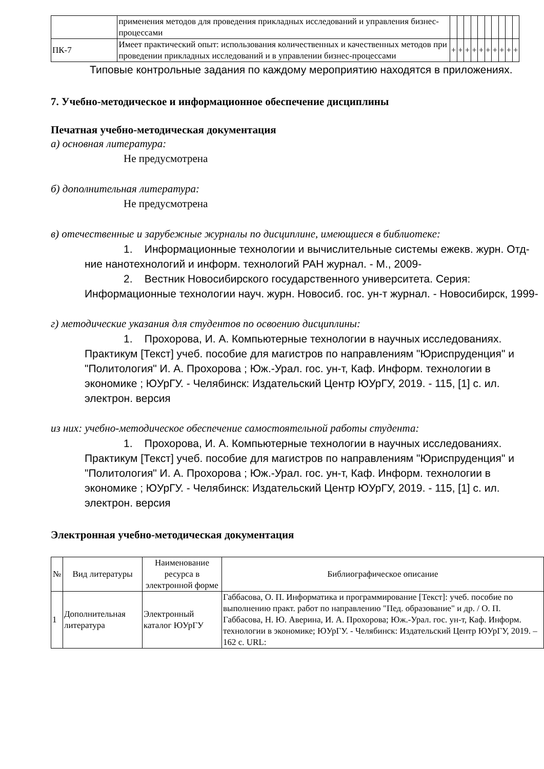| | применения методов для проведения прикладных исследований и управления бизнес-процессами | | | | | | | | | | |
| ПК-7 | Имеет практический опыт: использования количественных и качественных методов при проведении прикладных исследований и в управлении бизнес-процессами | + | + | + | + | + | + | + | + | + | + |
Типовые контрольные задания по каждому мероприятию находятся в приложениях.
7. Учебно-методическое и информационное обеспечение дисциплины
Печатная учебно-методическая документация
а) основная литература:
Не предусмотрена
б) дополнительная литература:
Не предусмотрена
в) отечественные и зарубежные журналы по дисциплине, имеющиеся в библиотеке:
1. Информационные технологии и вычислительные системы ежекв. журн. Отд-ние нанотехнологий и информ. технологий РАН журнал. - М., 2009-
2. Вестник Новосибирского государственного университета. Серия: Информационные технологии науч. журн. Новосиб. гос. ун-т журнал. - Новосибирск, 1999-
г) методические указания для студентов по освоению дисциплины:
1. Прохорова, И. А. Компьютерные технологии в научных исследованиях. Практикум [Текст] учеб. пособие для магистров по направлениям "Юриспруденция" и "Политология" И. А. Прохорова ; Юж.-Урал. гос. ун-т, Каф. Информ. технологии в экономике ; ЮУрГУ. - Челябинск: Издательский Центр ЮУрГУ, 2019. - 115, [1] с. ил. электрон. версия
из них: учебно-методическое обеспечение самостоятельной работы студента:
1. Прохорова, И. А. Компьютерные технологии в научных исследованиях. Практикум [Текст] учеб. пособие для магистров по направлениям "Юриспруденция" и "Политология" И. А. Прохорова ; Юж.-Урал. гос. ун-т, Каф. Информ. технологии в экономике ; ЮУрГУ. - Челябинск: Издательский Центр ЮУрГУ, 2019. - 115, [1] с. ил. электрон. версия
Электронная учебно-методическая документация
| № | Вид литературы | Наименование ресурса в электронной форме | Библиографическое описание |
| --- | --- | --- | --- |
| 1 | Дополнительная литература | Электронный каталог ЮУрГУ | Габбасова, О. П. Информатика и программирование [Текст]: учеб. пособие по выполнению практ. работ по направлению "Пед. образование" и др. / О. П. Габбасова, Н. Ю. Аверина, И. А. Прохорова; Юж.-Урал. гос. ун-т, Каф. Информ. технологии в экономике; ЮУрГУ. - Челябинск: Издательский Центр ЮУрГУ, 2019. – 162 с. URL: |